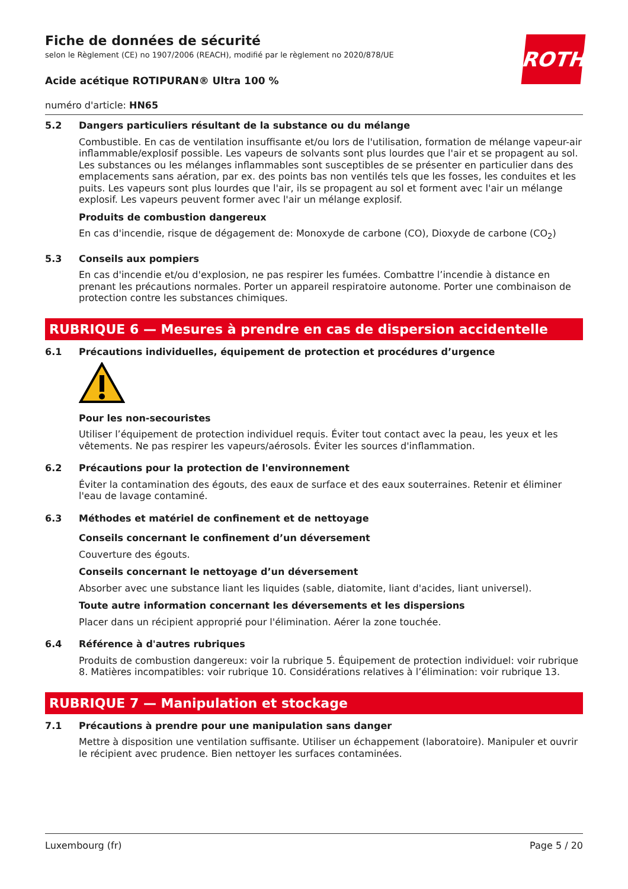ROTH
Fiche de données de sécurité
selon le Règlement (CE) no 1907/2006 (REACH), modifié par le règlement no 2020/878/UE
Acide acétique ROTIPURAN® Ultra 100 %
numéro d'article: HN65
5.2
Dangers particuliers résultant de la substance ou du mélange
Combustible. En cas de ventilation insuffisante et/ou lors de l'utilisation, formation de mélange vapeur-air inflammable/explosif possible. Les vapeurs de solvants sont plus lourdes que l'air et se propagent au sol. Les substances ou les mélanges inflammables sont susceptibles de se présenter en particulier dans des emplacements sans aération, par ex. des points bas non ventilés tels que les fosses, les conduites et les puits. Les vapeurs sont plus lourdes que l'air, ils se propagent au sol et forment avec l'air un mélange explosif. Les vapeurs peuvent former avec l'air un mélange explosif.
Produits de combustion dangereux
En cas d'incendie, risque de dégagement de: Monoxyde de carbone (CO), Dioxyde de carbone (CO<sub>2</sub>)
5.3
Conseils aux pompiers
En cas d'incendie et/ou d'explosion, ne pas respirer les fumées. Combattre l’incendie à distance en prenant les précautions normales. Porter un appareil respiratoire autonome. Porter une combinaison de protection contre les substances chimiques.
RUBRIQUE 6 — Mesures à prendre en cas de dispersion accidentelle
6.1
Précautions individuelles, équipement de protection et procédures d’urgence
Pour les non-secouristes
Utiliser l’équipement de protection individuel requis. Éviter tout contact avec la peau, les yeux et les vêtements. Ne pas respirer les vapeurs/aérosols. Éviter les sources d'inflammation.
6.2
Précautions pour la protection de l'environnement
Éviter la contamination des égouts, des eaux de surface et des eaux souterraines. Retenir et éliminer l'eau de lavage contaminé.
6.3
Méthodes et matériel de confinement et de nettoyage
Conseils concernant le confinement d’un déversement
Couverture des égouts.
Conseils concernant le nettoyage d’un déversement
Absorber avec une substance liant les liquides (sable, diatomite, liant d'acides, liant universel).
Toute autre information concernant les déversements et les dispersions
Placer dans un récipient approprié pour l'élimination. Aérer la zone touchée.
6.4
Référence à d'autres rubriques
Produits de combustion dangereux: voir la rubrique 5. Équipement de protection individuel: voir rubrique 8. Matières incompatibles: voir rubrique 10. Considérations relatives à l’élimination: voir rubrique 13.
RUBRIQUE 7 — Manipulation et stockage
7.1
Précautions à prendre pour une manipulation sans danger
Mettre à disposition une ventilation suffisante. Utiliser un échappement (laboratoire). Manipuler et ouvrir le récipient avec prudence. Bien nettoyer les surfaces contaminées.
Luxembourg (fr) Page 5 / 20